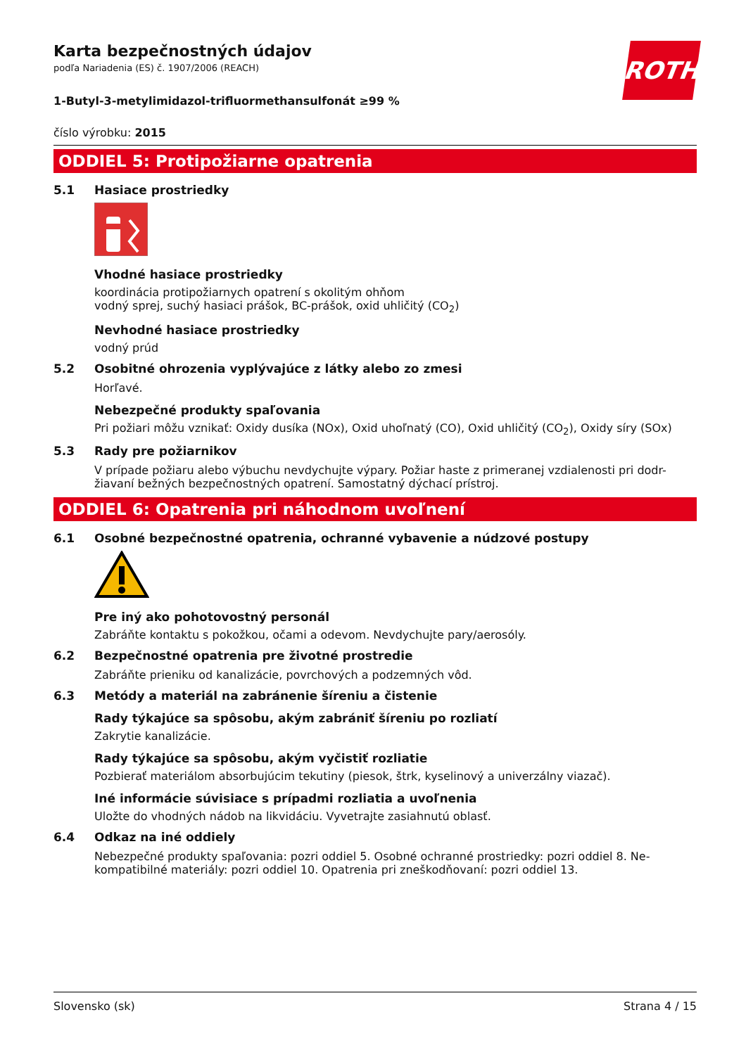ROTH
Karta bezpečnostných údajov
podľa Nariadenia (ES) č. 1907/2006 (REACH)
1-Butyl-3-metylimidazol-trifluormethansulfonát ≥99 %
číslo výrobku: 2015
ODDIEL 5: Protipožiarne opatrenia
5.1 Hasiace prostriedky
Vhodné hasiace prostriedky
koordinácia protipožiarnych opatrení s okolitým ohňom
vodný sprej, suchý hasiaci prášok, BC-prášok, oxid uhličitý (CO<sub>2</sub>)
Nevhodné hasiace prostriedky
vodný prúd
5.2 Osobitné ohrozenia vyplývajúce z látky alebo zo zmesi
Horľavé.
Nebezpečné produkty spaľovania
Pri požiari môžu vznikať: Oxidy dusíka (NOx), Oxid uhoľnatý (CO), Oxid uhličitý (CO<sub>2</sub>), Oxidy síry (SOx)
5.3 Rady pre požiarnikov
V prípade požiaru alebo výbuchu nevdychujte výpary. Požiar haste z primeranej vzdialenosti pri dodr-žiavaní bežných bezpečnostných opatrení. Samostatný dýchací prístroj.
ODDIEL 6: Opatrenia pri náhodnom uvoľnení
6.1 Osobné bezpečnostné opatrenia, ochranné vybavenie a núdzové postupy
Pre iný ako pohotovostný personál
Zabráňte kontaktu s pokožkou, očami a odevom. Nevdychujte pary/aerosóly.
6.2 Bezpečnostné opatrenia pre životné prostredie
Zabráňte prieniku od kanalizácie, povrchových a podzemných vôd.
6.3 Metódy a materiál na zabránenie šíreniu a čistenie
Rady týkajúce sa spôsobu, akým zabrániť šíreniu po rozliatí
Zakrytie kanalizácie.
Rady týkajúce sa spôsobu, akým vyčistiť rozliatie
Pozbierať materiálom absorbujúcim tekutiny (piesok, štrk, kyselinový a univerzálny viazač).
Iné informácie súvisiace s prípadmi rozliatia a uvoľnenia
Uložte do vhodných nádob na likvidáciu. Vyvetrajte zasiahnutú oblasť.
6.4 Odkaz na iné oddiely
Nebezpečné produkty spaľovania: pozri oddiel 5. Osobné ochranné prostriedky: pozri oddiel 8. Ne-kompatibilné materiály: pozri oddiel 10. Opatrenia pri zneškodňovaní: pozri oddiel 13.
Slovensko (sk) Strana 4 / 15